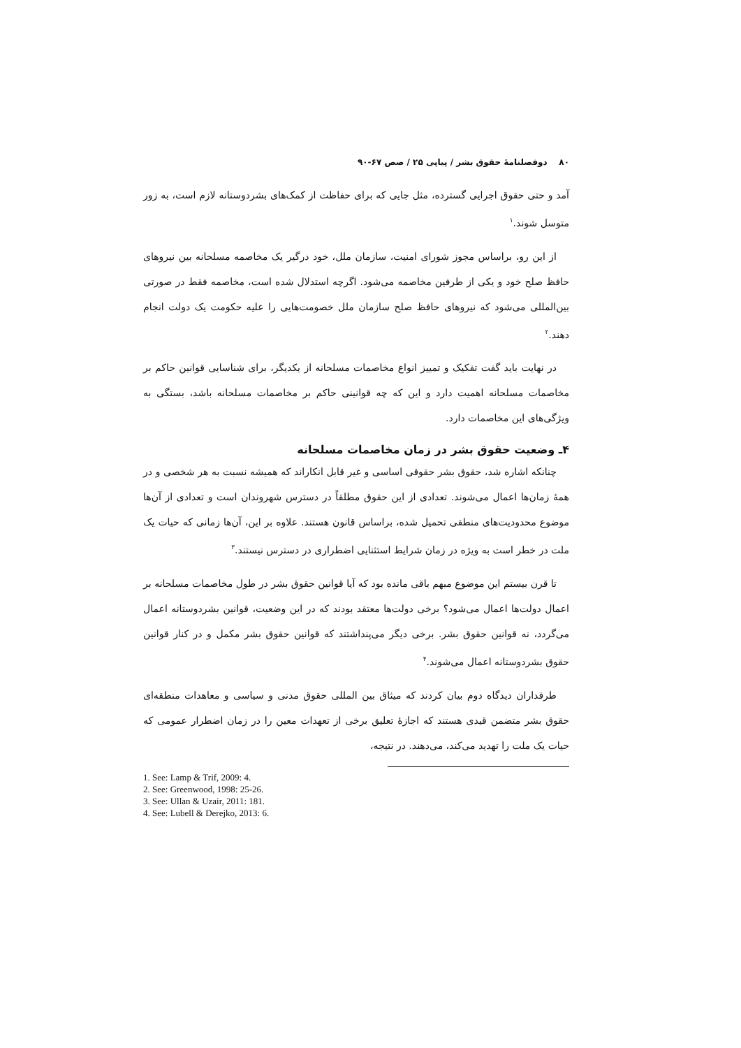۸۰ دوفصلنامهٔ حقوق بشر / پیاپی ۲۵ / صص ۶۷-۹۰
آمد و حتی حقوق اجرایی گسترده، مثل جایی که برای حفاظت از کمک‌های بشردوستانه لازم است، به زور متوسل شوند.<sup>۱</sup>
از این رو، براساس مجوز شورای امنیت، سازمان ملل، خود درگیر یک مخاصمه مسلحانه بین نیروهای حافظ صلح خود و یکی از طرفین مخاصمه می‌شود. اگرچه استدلال شده است، مخاصمه فقط در صورتی بین‌المللی می‌شود که نیروهای حافظ صلح سازمان ملل خصومت‌هایی را علیه حکومت یک دولت انجام دهند.<sup>۲</sup>
در نهایت باید گفت تفکیک و تمییز انواع مخاصمات مسلحانه از یکدیگر، برای شناسایی قوانین حاکم بر مخاصمات مسلحانه اهمیت دارد و این که چه قوانینی حاکم بر مخاصمات مسلحانه باشد، بستگی به ویژگی‌های این مخاصمات دارد.
۴ـ وضعیت حقوق بشر در زمان مخاصمات مسلحانه
چنانکه اشاره شد، حقوق بشر حقوقی اساسی و غیر قابل انکاراند که همیشه نسبت به هر شخصی و در همهٔ زمان‌ها اعمال می‌شوند. تعدادی از این حقوق مطلقاً در دسترس شهروندان است و تعدادی از آن‌ها موضوع محدودیت‌های منطقی تحمیل شده، براساس قانون هستند. علاوه بر این، آن‌ها زمانی که حیات یک ملت در خطر است به ویژه در زمان شرایط استثنایی اضطراری در دسترس نیستند.<sup>۳</sup>
تا قرن بیستم این موضوع مبهم باقی مانده بود که آیا قوانین حقوق بشر در طول مخاصمات مسلحانه بر اعمال دولت‌ها اعمال می‌شود؟ برخی دولت‌ها معتقد بودند که در این وضعیت، قوانین بشردوستانه اعمال می‌گردد، نه قوانین حقوق بشر. برخی دیگر می‌پنداشتند که قوانین حقوق بشر مکمل و در کنار قوانین حقوق بشردوستانه اعمال می‌شوند.<sup>۴</sup>
طرفداران دیدگاه دوم بیان کردند که میثاق بین المللی حقوق مدنی و سیاسی و معاهدات منطقه‌ای حقوق بشر متضمن قیدی هستند که اجازهٔ تعلیق برخی از تعهدات معین را در زمان اضطرار عمومی که حیات یک ملت را تهدید می‌کند، می‌دهند. در نتیجه،
1. See: Lamp & Trif, 2009: 4.
2. See: Greenwood, 1998: 25-26.
3. See: Ullan & Uzair, 2011: 181.
4. See: Lubell & Derejko, 2013: 6.